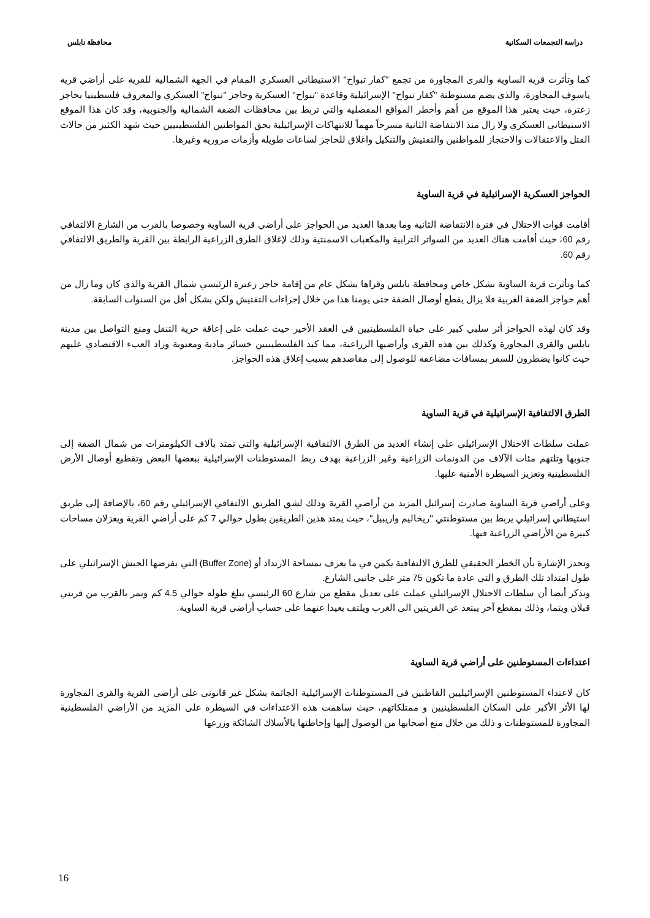دراسة التجمعات السكانية محافظة نابلس
كما وتأثرت قرية الساوية والقرى المجاورة من تجمع "كفار تبواح" الاستيطاني العسكري المقام في الجهة الشمالية للقرية على أراضي قرية ياسوف المجاورة، والذي يضم مستوطنة "كفار تبواح" الإسرائيلية وقاعدة "تبواح" العسكرية وحاجز "تبواح" العسكري والمعروف فلسطينيا بحاجز زعترة، حيث يعتبر هذا الموقع من أهم وأخطر المواقع المفصلية والتي تربط بين محافظات الضفة الشمالية والجنوبية، وقد كان هذا الموقع الاستيطاني العسكري ولا زال منذ الانتفاضة الثانية مسرحاً مهماً للانتهاكات الإسرائيلية بحق المواطنين الفلسطينيين حيث شهد الكثير من حالات القتل والاعتقالات والاحتجاز للمواطنين والتفتيش والتنكيل واغلاق للحاجز لساعات طويلة وأزمات مرورية وغيرها.
الحواجز العسكرية الإسرائيلية في قرية الساوية
أقامت قوات الاحتلال في فترة الانتفاضة الثانية وما بعدها العديد من الحواجز على أراضي قرية الساوية وخصوصا بالقرب من الشارع الالتفافي رقم 60، حيث أقامت هناك العديد من السواتر الترابية والمكعبات الاسمنتية وذلك لإغلاق الطرق الزراعية الرابطة بين القرية والطريق الالتفافي رقم 60.
كما وتأثرت قرية الساوية بشكل خاص ومحافظة نابلس وقراها بشكل عام من إقامة حاجز زعترة الرئيسي شمال القرية والذي كان وما زال من أهم حواجز الضفة الغربية فلا يزال يقطع أوصال الضفة حتى يومنا هذا من خلال إجراءات التفتيش ولكن بشكل أقل من السنوات السابقة.
وقد كان لهذه الحواجز أثر سلبي كبير على حياة الفلسطينيين في العقد الأخير حيث عملت على إعاقة حرية التنقل ومنع التواصل بين مدينة نابلس والقرى المجاورة وكذلك بين هذه القرى وأراضيها الزراعية، مما كبد الفلسطينيين خسائر مادية ومعنوية وزاد العبء الاقتصادي عليهم حيث كانوا يضطرون للسفر بمسافات مضاعفة للوصول إلى مقاصدهم بسبب إغلاق هذه الحواجز.
الطرق الالتفافية الإسرائيلية في قرية الساوية
عملت سلطات الاحتلال الإسرائيلي على إنشاء العديد من الطرق الالتفافية الإسرائيلية والتي تمتد بآلاف الكيلومترات من شمال الضفة إلى جنوبها وتلتهم مئات الآلاف من الدونمات الزراعية وغير الزراعية بهدف ربط المستوطنات الإسرائيلية ببعضها البعض وتقطيع أوصال الأرض الفلسطينية وتعزيز السيطرة الأمنية عليها.
وعلى أراضي قرية الساوية صادرت إسرائيل المزيد من أراضي القرية وذلك لشق الطريق الالتفافي الإسرائيلي رقم 60، بالإضافة إلى طريق استيطاني إسرائيلي يربط بين مستوطنتي "ريخاليم واريبيل"، حيث يمتد هذين الطريقين بطول حوالي 7 كم على أراضي القرية ويعزلان مساحات كبيرة من الأراضي الزراعية فيها.
وتجدر الإشارة بأن الخطر الحقيقي للطرق الالتفافية يكمن في ما يعرف بمساحة الارتداد أو (Buffer Zone) التي يفرضها الجيش الإسرائيلي على طول امتداد تلك الطرق و التي عادة ما تكون 75 متر على جانبي الشارع.
ونذكر أيضا أن سلطات الاحتلال الإسرائيلي عملت على تعديل مقطع من شارع 60 الرئيسي يبلغ طوله حوالي 4.5 كم ويمر بالقرب من قريتي قبلان ويتما، وذلك بمقطع آخر يبتعد عن القريتين الى الغرب ويلتف بعيدا عنهما على حساب أراضي قرية الساوية.
اعتداءات المستوطنين على أراضي قرية الساوية
كان لاعتداء المستوطنين الإسرائيليين القاطنين في المستوطنات الإسرائيلية الجاثمة بشكل غير قانوني على أراضي القرية والقرى المجاورة لها الأثر الأكبر على السكان الفلسطينيين و ممتلكاتهم، حيث ساهمت هذه الاعتداءات في السيطرة على المزيد من الأراضي الفلسطينية المجاورة للمستوطنات و ذلك من خلال منع أصحابها من الوصول إليها وإحاطتها بالأسلاك الشائكة وزرعها
16